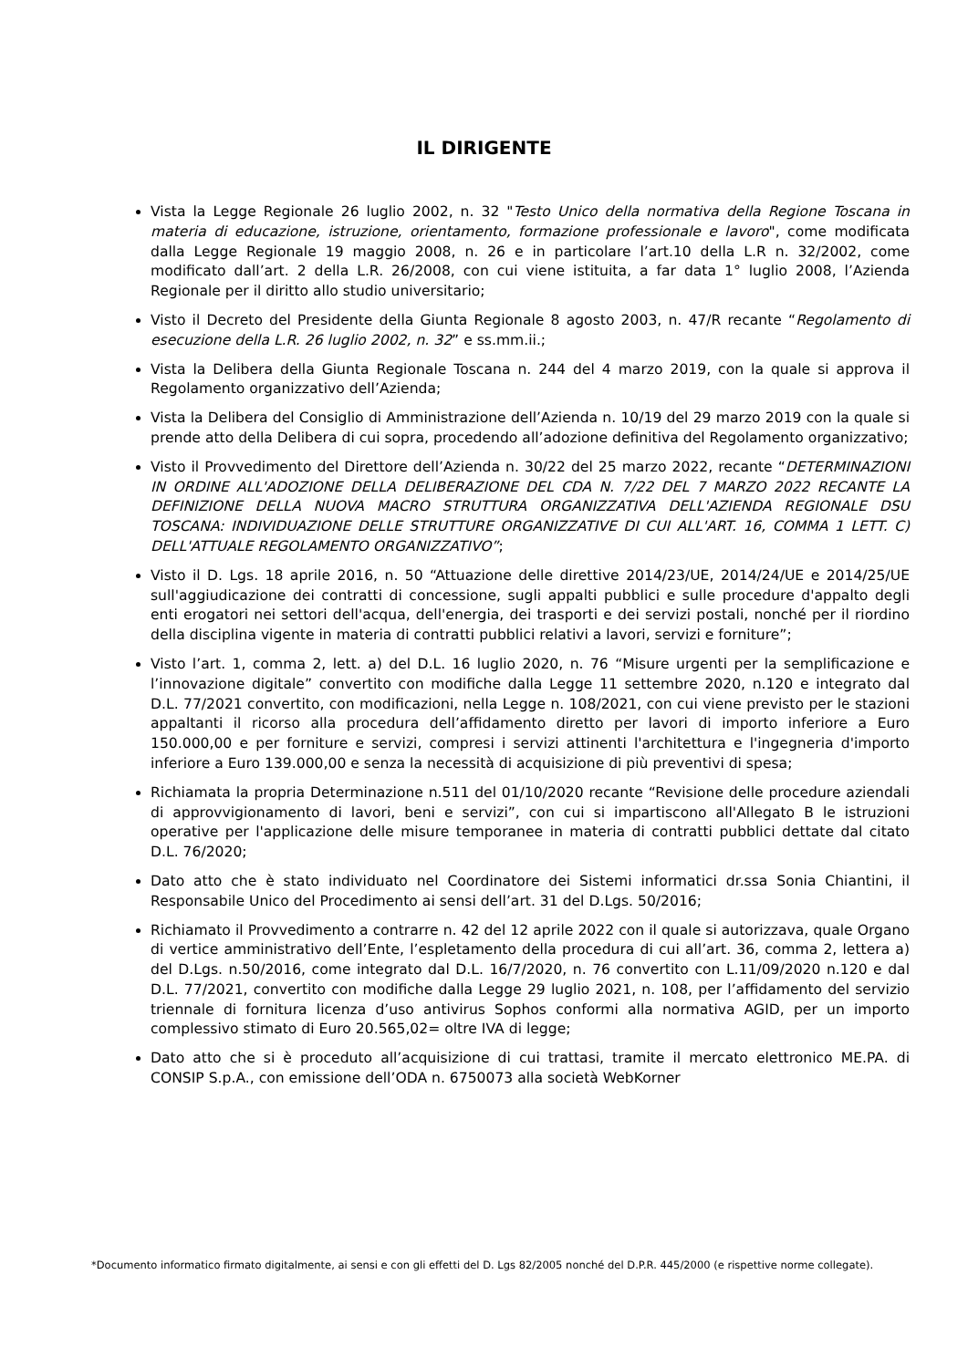IL DIRIGENTE
Vista la Legge Regionale 26 luglio 2002, n. 32 "Testo Unico della normativa della Regione Toscana in materia di educazione, istruzione, orientamento, formazione professionale e lavoro", come modificata dalla Legge Regionale 19 maggio 2008, n. 26 e in particolare l’art.10 della L.R n. 32/2002, come modificato dall’art. 2 della L.R. 26/2008, con cui viene istituita, a far data 1° luglio 2008, l’Azienda Regionale per il diritto allo studio universitario;
Visto il Decreto del Presidente della Giunta Regionale 8 agosto 2003, n. 47/R recante “Regolamento di esecuzione della L.R. 26 luglio 2002, n. 32” e ss.mm.ii.;
Vista la Delibera della Giunta Regionale Toscana n. 244 del 4 marzo 2019, con la quale si approva il Regolamento organizzativo dell’Azienda;
Vista la Delibera del Consiglio di Amministrazione dell’Azienda n. 10/19 del 29 marzo 2019 con la quale si prende atto della Delibera di cui sopra, procedendo all’adozione definitiva del Regolamento organizzativo;
Visto il Provvedimento del Direttore dell’Azienda n. 30/22 del 25 marzo 2022, recante “DETERMINAZIONI IN ORDINE ALL'ADOZIONE DELLA DELIBERAZIONE DEL CDA N. 7/22 DEL 7 MARZO 2022 RECANTE LA DEFINIZIONE DELLA NUOVA MACRO STRUTTURA ORGANIZZATIVA DELL'AZIENDA REGIONALE DSU TOSCANA: INDIVIDUAZIONE DELLE STRUTTURE ORGANIZZATIVE DI CUI ALL'ART. 16, COMMA 1 LETT. C) DELL'ATTUALE REGOLAMENTO ORGANIZZATIVO”;
Visto il D. Lgs. 18 aprile 2016, n. 50 “Attuazione delle direttive 2014/23/UE, 2014/24/UE e 2014/25/UE sull'aggiudicazione dei contratti di concessione, sugli appalti pubblici e sulle procedure d'appalto degli enti erogatori nei settori dell'acqua, dell'energia, dei trasporti e dei servizi postali, nonché per il riordino della disciplina vigente in materia di contratti pubblici relativi a lavori, servizi e forniture”;
Visto l’art. 1, comma 2, lett. a) del D.L. 16 luglio 2020, n. 76 “Misure urgenti per la semplificazione e l’innovazione digitale” convertito con modifiche dalla Legge 11 settembre 2020, n.120 e integrato dal D.L. 77/2021 convertito, con modificazioni, nella Legge n. 108/2021, con cui viene previsto per le stazioni appaltanti il ricorso alla procedura dell’affidamento diretto per lavori di importo inferiore a Euro 150.000,00 e per forniture e servizi, compresi i servizi attinenti l'architettura e l'ingegneria d'importo inferiore a Euro 139.000,00 e senza la necessità di acquisizione di più preventivi di spesa;
Richiamata la propria Determinazione n.511 del 01/10/2020 recante “Revisione delle procedure aziendali di approvvigionamento di lavori, beni e servizi”, con cui si impartiscono all'Allegato B le istruzioni operative per l'applicazione delle misure temporanee in materia di contratti pubblici dettate dal citato D.L. 76/2020;
Dato atto che è stato individuato nel Coordinatore dei Sistemi informatici dr.ssa Sonia Chiantini, il Responsabile Unico del Procedimento ai sensi dell’art. 31 del D.Lgs. 50/2016;
Richiamato il Provvedimento a contrarre n. 42 del 12 aprile 2022 con il quale si autorizzava, quale Organo di vertice amministrativo dell’Ente, l’espletamento della procedura di cui all’art. 36, comma 2, lettera a) del D.Lgs. n.50/2016, come integrato dal D.L. 16/7/2020, n. 76 convertito con L.11/09/2020 n.120 e dal D.L. 77/2021, convertito con modifiche dalla Legge 29 luglio 2021, n. 108, per l’affidamento del servizio triennale di fornitura licenza d’uso antivirus Sophos conformi alla normativa AGID, per un importo complessivo stimato di Euro 20.565,02= oltre IVA di legge;
Dato atto che si è proceduto all’acquisizione di cui trattasi, tramite il mercato elettronico ME.PA. di CONSIP S.p.A., con emissione dell’ODA n. 6750073 alla società WebKorner
*Documento informatico firmato digitalmente, ai sensi e con gli effetti del D. Lgs 82/2005 nonché del D.P.R. 445/2000 (e rispettive norme collegate).